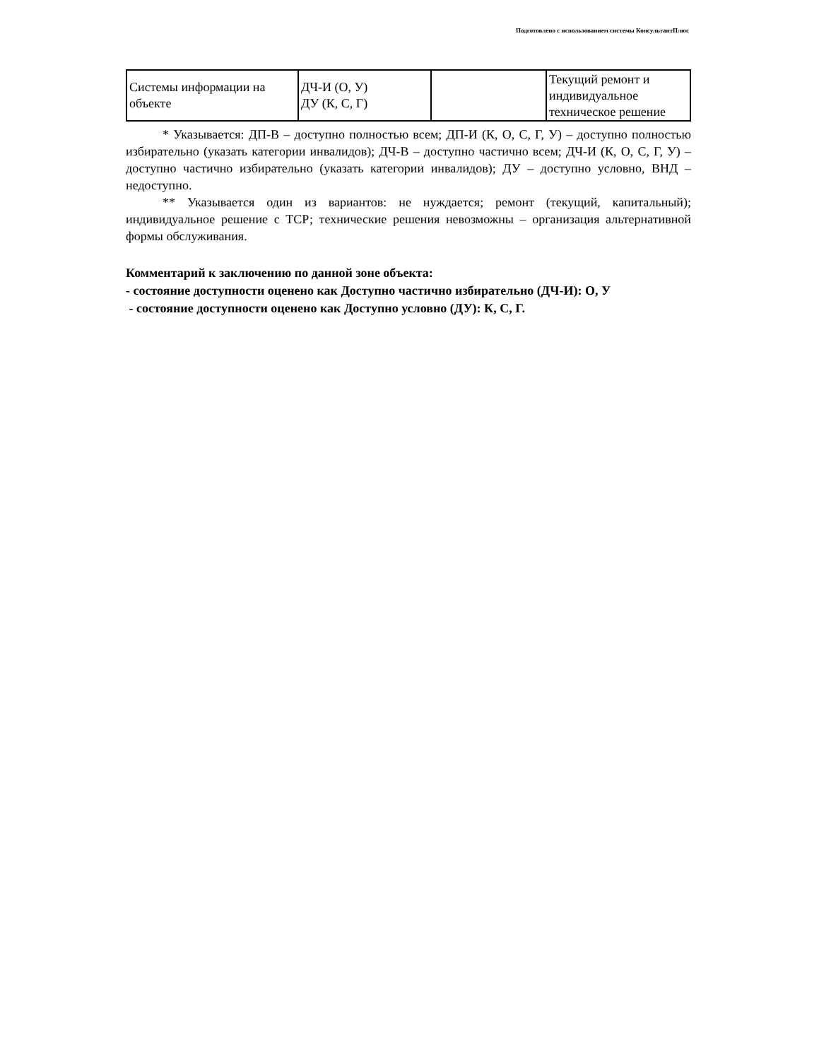Подготовлено с использованием системы КонсультантПлюс
| Системы информации на объекте | ДЧ-И (О, У) ДУ (К, С, Г) | | Текущий ремонт и индивидуальное техническое решение |
* Указывается: ДП-В – доступно полностью всем; ДП-И (К, О, С, Г, У) – доступно полностью избирательно (указать категории инвалидов); ДЧ-В – доступно частично всем; ДЧ-И (К, О, С, Г, У) – доступно частично избирательно (указать категории инвалидов); ДУ – доступно условно, ВНД – недоступно.
** Указывается один из вариантов: не нуждается; ремонт (текущий, капитальный); индивидуальное решение с ТСР; технические решения невозможны – организация альтернативной формы обслуживания.
Комментарий к заключению по данной зоне объекта:
- состояние доступности оценено как Доступно частично избирательно (ДЧ-И): О, У
- состояние доступности оценено как Доступно условно (ДУ): К, С, Г.